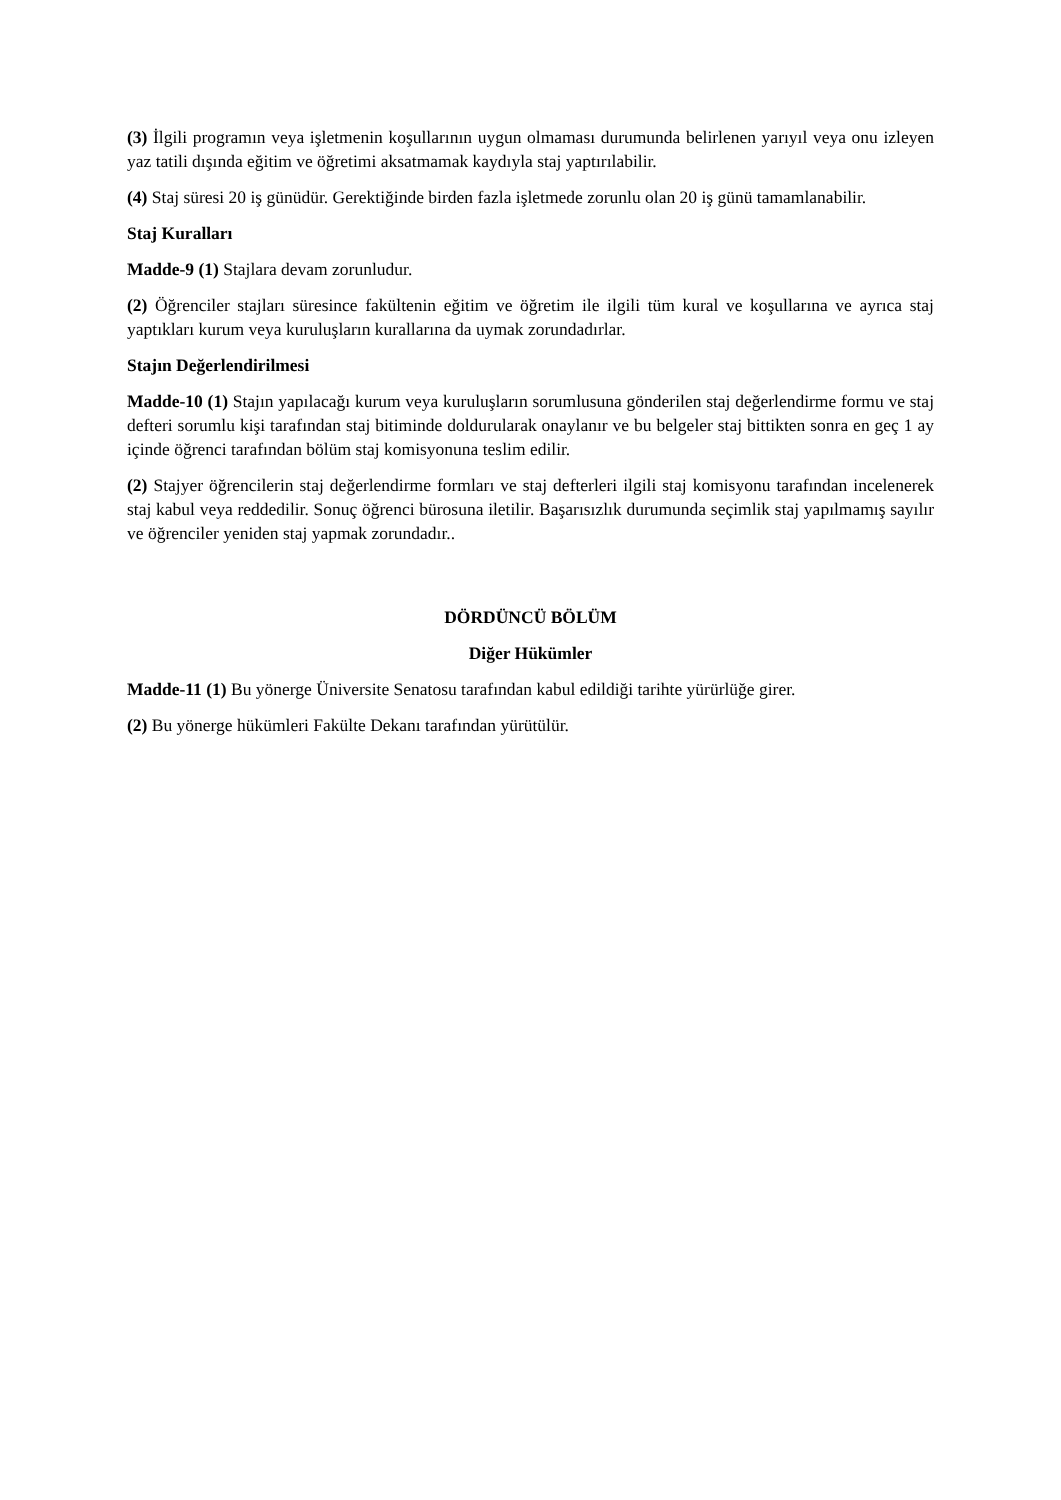(3) İlgili programın veya işletmenin koşullarının uygun olmaması durumunda belirlenen yarıyıl veya onu izleyen yaz tatili dışında eğitim ve öğretimi aksatmamak kaydıyla staj yaptırılabilir.
(4) Staj süresi 20 iş günüdür. Gerektiğinde birden fazla işletmede zorunlu olan 20 iş günü tamamlanabilir.
Staj Kuralları
Madde-9 (1) Stajlara devam zorunludur.
(2) Öğrenciler stajları süresince fakültenin eğitim ve öğretim ile ilgili tüm kural ve koşullarına ve ayrıca staj yaptıkları kurum veya kuruluşların kurallarına da uymak zorundadırlar.
Stajın Değerlendirilmesi
Madde-10 (1) Stajın yapılacağı kurum veya kuruluşların sorumlusuna gönderilen staj değerlendirme formu ve staj defteri sorumlu kişi tarafından staj bitiminde doldurularak onaylanır ve bu belgeler staj bittikten sonra en geç 1 ay içinde öğrenci tarafından bölüm staj komisyonuna teslim edilir.
(2) Stajyer öğrencilerin staj değerlendirme formları ve staj defterleri ilgili staj komisyonu tarafından incelenerek staj kabul veya reddedilir. Sonuç öğrenci bürosuna iletilir. Başarısızlık durumunda seçimlik staj yapılmamış sayılır ve öğrenciler yeniden staj yapmak zorundadır..
DÖRDÜNCÜ BÖLÜM
Diğer Hükümler
Madde-11 (1) Bu yönerge Üniversite Senatosu tarafından kabul edildiği tarihte yürürlüğe girer.
(2) Bu yönerge hükümleri Fakülte Dekanı tarafından yürütülür.